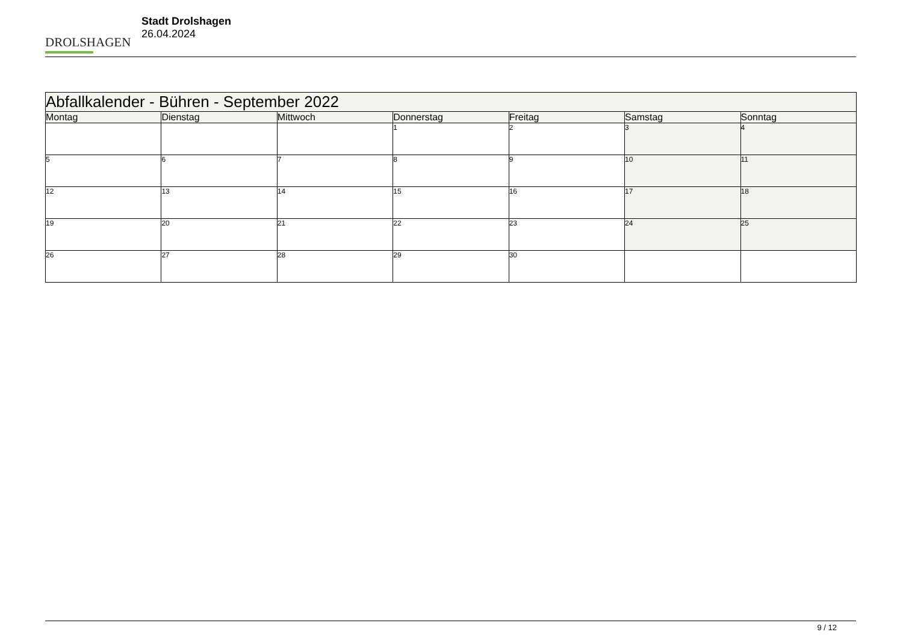DROLSHAGEN
Stadt Drolshagen
26.04.2024
| Abfallkalender - Bühren - September 2022 | | | | | | |
| --- | --- | --- | --- | --- | --- | --- |
| Montag | Dienstag | Mittwoch | Donnerstag | Freitag | Samstag | Sonntag |
| | | | 1 | 2 | 3 | 4 |
| 5 | 6 | 7 | 8 | 9 | 10 | 11 |
| 12 | 13 | 14 | 15 | 16 | 17 | 18 |
| 19 | 20 | 21 | 22 | 23 | 24 | 25 |
| 26 | 27 | 28 | 29 | 30 | | |
9 / 12